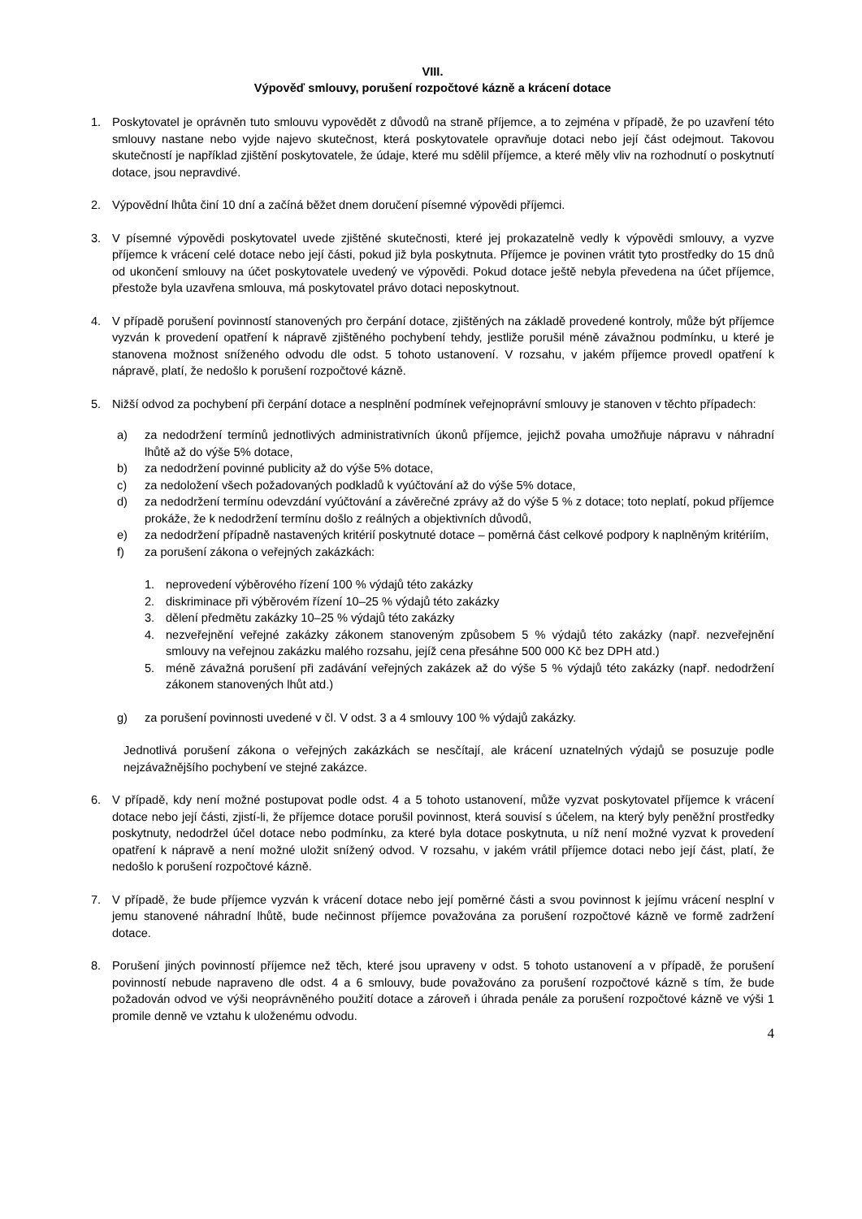VIII.
Výpověď smlouvy, porušení rozpočtové kázně a krácení dotace
1. Poskytovatel je oprávněn tuto smlouvu vypovědět z důvodů na straně příjemce, a to zejména v případě, že po uzavření této smlouvy nastane nebo vyjde najevo skutečnost, která poskytovatele opravňuje dotaci nebo její část odejmout. Takovou skutečností je například zjištění poskytovatele, že údaje, které mu sdělil příjemce, a které měly vliv na rozhodnutí o poskytnutí dotace, jsou nepravdivé.
2. Výpovědní lhůta činí 10 dní a začíná běžet dnem doručení písemné výpovědi příjemci.
3. V písemné výpovědi poskytovatel uvede zjištěné skutečnosti, které jej prokazatelně vedly k výpovědi smlouvy, a vyzve příjemce k vrácení celé dotace nebo její části, pokud již byla poskytnuta. Příjemce je povinen vrátit tyto prostředky do 15 dnů od ukončení smlouvy na účet poskytovatele uvedený ve výpovědi. Pokud dotace ještě nebyla převedena na účet příjemce, přestože byla uzavřena smlouva, má poskytovatel právo dotaci neposkytnout.
4. V případě porušení povinností stanovených pro čerpání dotace, zjištěných na základě provedené kontroly, může být příjemce vyzván k provedení opatření k nápravě zjištěného pochybení tehdy, jestliže porušil méně závažnou podmínku, u které je stanovena možnost sníženého odvodu dle odst. 5 tohoto ustanovení. V rozsahu, v jakém příjemce provedl opatření k nápravě, platí, že nedošlo k porušení rozpočtové kázně.
5. Nižší odvod za pochybení při čerpání dotace a nesplnění podmínek veřejnoprávní smlouvy je stanoven v těchto případech:
a) za nedodržení termínů jednotlivých administrativních úkonů příjemce, jejichž povaha umožňuje nápravu v náhradní lhůtě až do výše 5% dotace,
b) za nedodržení povinné publicity až do výše 5% dotace,
c) za nedoložení všech požadovaných podkladů k vyúčtování až do výše 5% dotace,
d) za nedodržení termínu odevzdání vyúčtování a závěrečné zprávy až do výše 5 % z dotace; toto neplatí, pokud příjemce prokáže, že k nedodržení termínu došlo z reálných a objektivních důvodů,
e) za nedodržení případně nastavených kritérií poskytnuté dotace – poměrná část celkové podpory k naplněným kritériím,
f) za porušení zákona o veřejných zakázkách:
1. neprovedení výběrového řízení 100 % výdajů této zakázky
2. diskriminace při výběrovém řízení 10–25 % výdajů této zakázky
3. dělení předmětu zakázky 10–25 % výdajů této zakázky
4. nezveřejnění veřejné zakázky zákonem stanoveným způsobem 5 % výdajů této zakázky (např. nezveřejnění smlouvy na veřejnou zakázku malého rozsahu, jejíž cena přesáhne 500 000 Kč bez DPH atd.)
5. méně závažná porušení při zadávání veřejných zakázek až do výše 5 % výdajů této zakázky (např. nedodržení zákonem stanovených lhůt atd.)
g) za porušení povinnosti uvedené v čl. V odst. 3 a 4 smlouvy 100 % výdajů zakázky.
Jednotlivá porušení zákona o veřejných zakázkách se nesčítají, ale krácení uznatelných výdajů se posuzuje podle nejzávažnějšího pochybení ve stejné zakázce.
6. V případě, kdy není možné postupovat podle odst. 4 a 5 tohoto ustanovení, může vyzvat poskytovatel příjemce k vrácení dotace nebo její části, zjistí-li, že příjemce dotace porušil povinnost, která souvisí s účelem, na který byly peněžní prostředky poskytnuty, nedodržel účel dotace nebo podmínku, za které byla dotace poskytnuta, u níž není možné vyzvat k provedení opatření k nápravě a není možné uložit snížený odvod. V rozsahu, v jakém vrátil příjemce dotaci nebo její část, platí, že nedošlo k porušení rozpočtové kázně.
7. V případě, že bude příjemce vyzván k vrácení dotace nebo její poměrné části a svou povinnost k jejímu vrácení nesplní v jemu stanovené náhradní lhůtě, bude nečinnost příjemce považována za porušení rozpočtové kázně ve formě zadržení dotace.
8. Porušení jiných povinností příjemce než těch, které jsou upraveny v odst. 5 tohoto ustanovení a v případě, že porušení povinností nebude napraveno dle odst. 4 a 6 smlouvy, bude považováno za porušení rozpočtové kázně s tím, že bude požadován odvod ve výši neoprávněného použití dotace a zároveň i úhrada penále za porušení rozpočtové kázně ve výši 1 promile denně ve vztahu k uloženému odvodu.
4